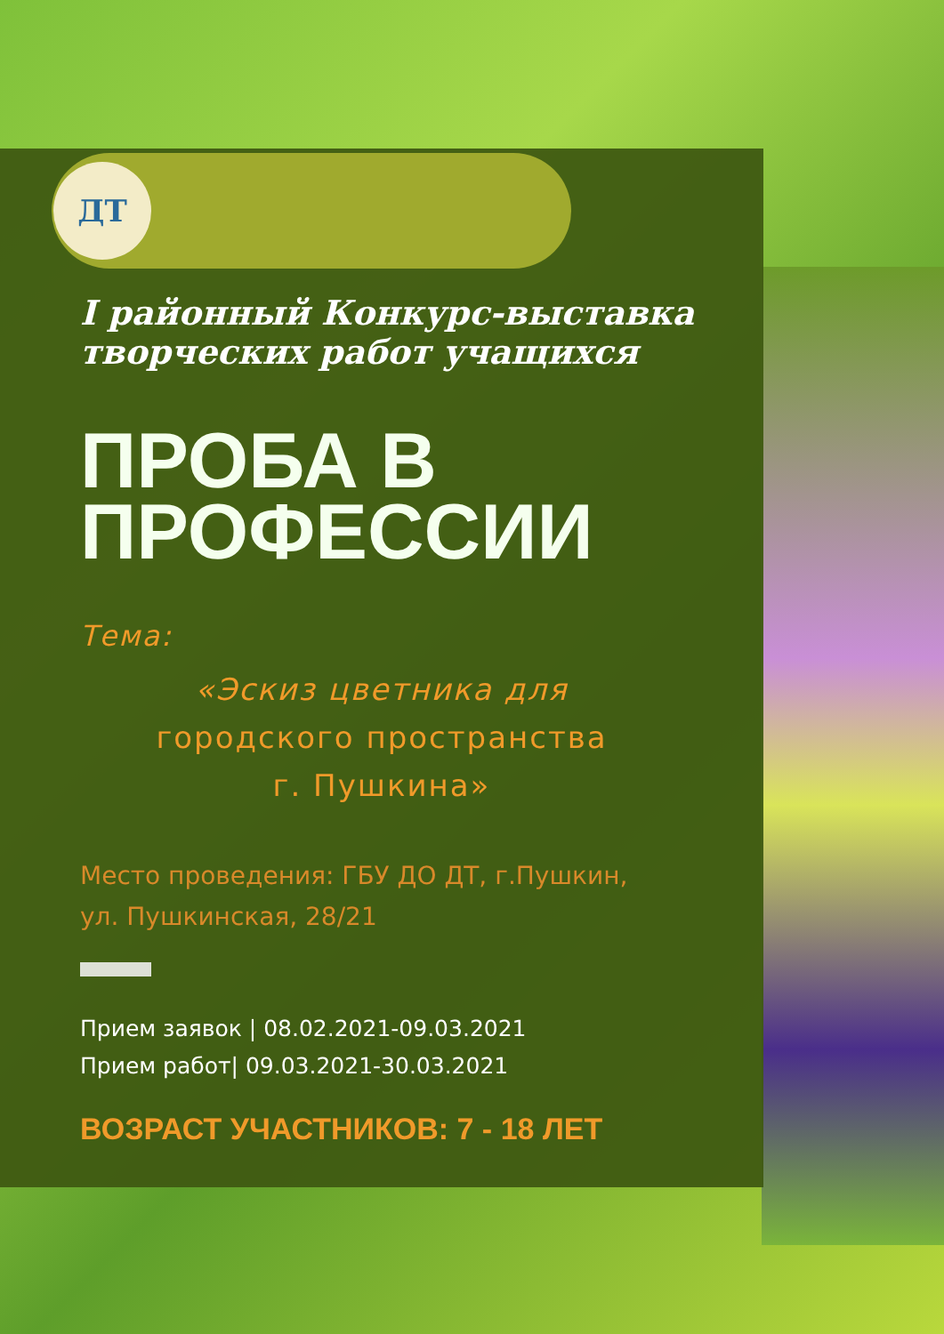ДТ
I районный Конкурс-выставка
творческих работ учащихся
ПРОБА В
ПРОФЕССИИ
Тема:
«Эскиз цветника для
городского пространства
г. Пушкина»
Место проведения: ГБУ ДО ДТ, г.Пушкин,
ул. Пушкинская, 28/21
Прием заявок | 08.02.2021-09.03.2021
Прием работ| 09.03.2021-30.03.2021
ВОЗРАСТ УЧАСТНИКОВ: 7 - 18 ЛЕТ